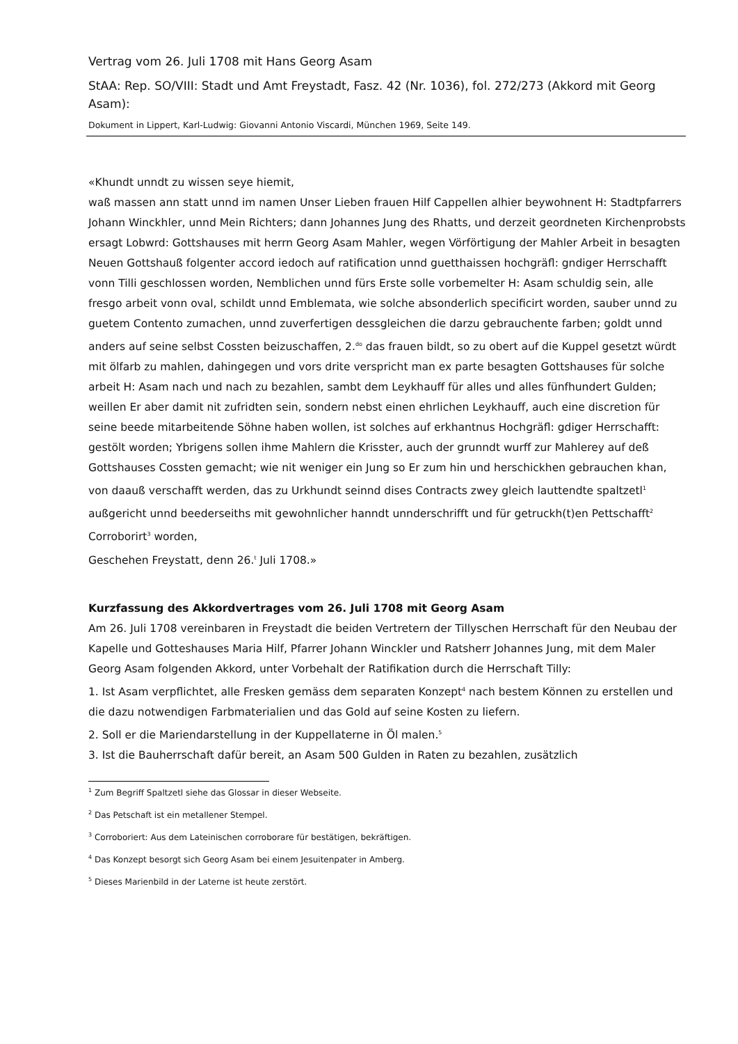Vertrag vom 26. Juli 1708 mit Hans Georg Asam
StAA: Rep. SO/VIII: Stadt und Amt Freystadt, Fasz. 42 (Nr. 1036), fol. 272/273 (Akkord mit Georg Asam):
Dokument in Lippert, Karl-Ludwig: Giovanni Antonio Viscardi, München 1969, Seite 149.
«Khundt unndt zu wissen seye hiemit,
waß massen ann statt unnd im namen Unser Lieben frauen Hilf Cappellen alhier beywohnent H: Stadtpfarrers Johann Winckhler, unnd Mein Richters; dann Johannes Jung des Rhatts, und derzeit geordneten Kirchenprobsts ersagt Lobwrd: Gottshauses mit herrn Georg Asam Mahler, wegen Vörförtigung der Mahler Arbeit in besagten Neuen Gottshauß folgenter accord iedoch auf ratification unnd guetthaissen hochgräfl: gndiger Herrschafft vonn Tilli geschlossen worden, Nemblichen unnd fürs Erste solle vorbemelter H: Asam schuldig sein, alle fresgo arbeit vonn oval, schildt unnd Emblemata, wie solche absonderlich specificirt worden, sauber unnd zu guetem Contento zumachen, unnd zuverfertigen dessgleichen die darzu gebrauchente farben; goldt unnd anders auf seine selbst Cossten beizuschaffen, 2.<sup>do</sup> das frauen bildt, so zu obert auf die Kuppel gesetzt würdt mit ölfarb zu mahlen, dahingegen und vors drite verspricht man ex parte besagten Gottshauses für solche arbeit H: Asam nach und nach zu bezahlen, sambt dem Leykhauff für alles und alles fünfhundert Gulden; weillen Er aber damit nit zufridten sein, sondern nebst einen ehrlichen Leykhauff, auch eine discretion für seine beede mitarbeitende Söhne haben wollen, ist solches auf erkhantnus Hochgräfl: gdiger Herrschafft: gestölt worden; Ybrigens sollen ihme Mahlern die Krisster, auch der grunndt wurff zur Mahlerey auf deß Gottshauses Cossten gemacht; wie nit weniger ein Jung so Er zum hin und herschickhen gebrauchen khan, von daauß verschafft werden, das zu Urkhundt seinnd dises Contracts zwey gleich lauttendte spaltzetl<sup>1</sup> außgericht unnd beederseiths mit gewohnlicher hanndt unnderschrifft und für getruckh(t)en Pettschafft<sup>2</sup> Corroborirt<sup>3</sup> worden,
Geschehen Freystatt, denn 26.<sup>t</sup> Juli 1708.»
Kurzfassung des Akkordvertrages vom 26. Juli 1708 mit Georg Asam
Am 26. Juli 1708 vereinbaren in Freystadt die beiden Vertretern der Tillyschen Herrschaft für den Neubau der Kapelle und Gotteshauses Maria Hilf, Pfarrer Johann Winckler und Ratsherr Johannes Jung, mit dem Maler Georg Asam folgenden Akkord, unter Vorbehalt der Ratifikation durch die Herrschaft Tilly:
1. Ist Asam verpflichtet, alle Fresken gemäss dem separaten Konzept<sup>4</sup> nach bestem Können zu erstellen und die dazu notwendigen Farbmaterialien und das Gold auf seine Kosten zu liefern.
2. Soll er die Mariendarstellung in der Kuppellaterne in Öl malen.<sup>5</sup>
3. Ist die Bauherrschaft dafür bereit, an Asam 500 Gulden in Raten zu bezahlen, zusätzlich
<sup>1</sup> Zum Begriff Spaltzetl siehe das Glossar in dieser Webseite.
<sup>2</sup> Das Petschaft ist ein metallener Stempel.
<sup>3</sup> Corroboriert: Aus dem Lateinischen corroborare für bestätigen, bekräftigen.
<sup>4</sup> Das Konzept besorgt sich Georg Asam bei einem Jesuitenpater in Amberg.
<sup>5</sup> Dieses Marienbild in der Laterne ist heute zerstört.